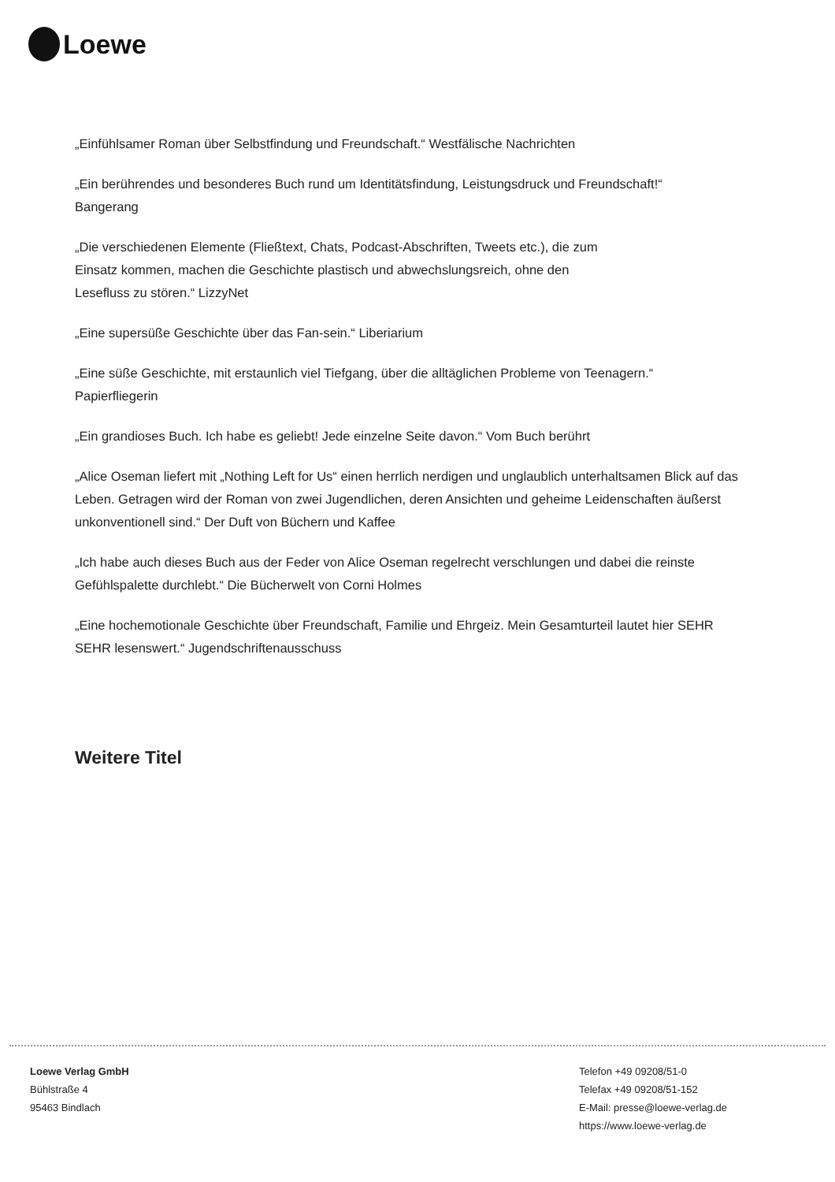Loewe
„Einfühlsamer Roman über Selbstfindung und Freundschaft.“ Westfälische Nachrichten
„Ein berührendes und besonderes Buch rund um Identitätsfindung, Leistungsdruck und Freundschaft!“
Bangerang
„Die verschiedenen Elemente (Fließtext, Chats, Podcast-Abschriften, Tweets etc.), die zum
Einsatz kommen, machen die Geschichte plastisch und abwechslungsreich, ohne den
Lesefluss zu stören.“ LizzyNet
„Eine supersüße Geschichte über das Fan-sein.“ Liberiarium
„Eine süße Geschichte, mit erstaunlich viel Tiefgang, über die alltäglichen Probleme von Teenagern.“
Papierfliegerin
„Ein grandioses Buch. Ich habe es geliebt! Jede einzelne Seite davon.“ Vom Buch berührt
„Alice Oseman liefert mit „Nothing Left for Us“ einen herrlich nerdigen und unglaublich unterhaltsamen Blick auf das Leben. Getragen wird der Roman von zwei Jugendlichen, deren Ansichten und geheime Leidenschaften äußerst unkonventionell sind.“ Der Duft von Büchern und Kaffee
„Ich habe auch dieses Buch aus der Feder von Alice Oseman regelrecht verschlungen und dabei die reinste Gefühlspalette durchlebt.“ Die Bücherwelt von Corni Holmes
„Eine hochemotionale Geschichte über Freundschaft, Familie und Ehrgeiz. Mein Gesamturteil lautet hier SEHR SEHR lesenswert.“ Jugendschriftenausschuss
Weitere Titel
Loewe Verlag GmbH
Bühlstraße 4
95463 Bindlach
Telefon +49 09208/51-0
Telefax +49 09208/51-152
E-Mail: presse@loewe-verlag.de
https://www.loewe-verlag.de